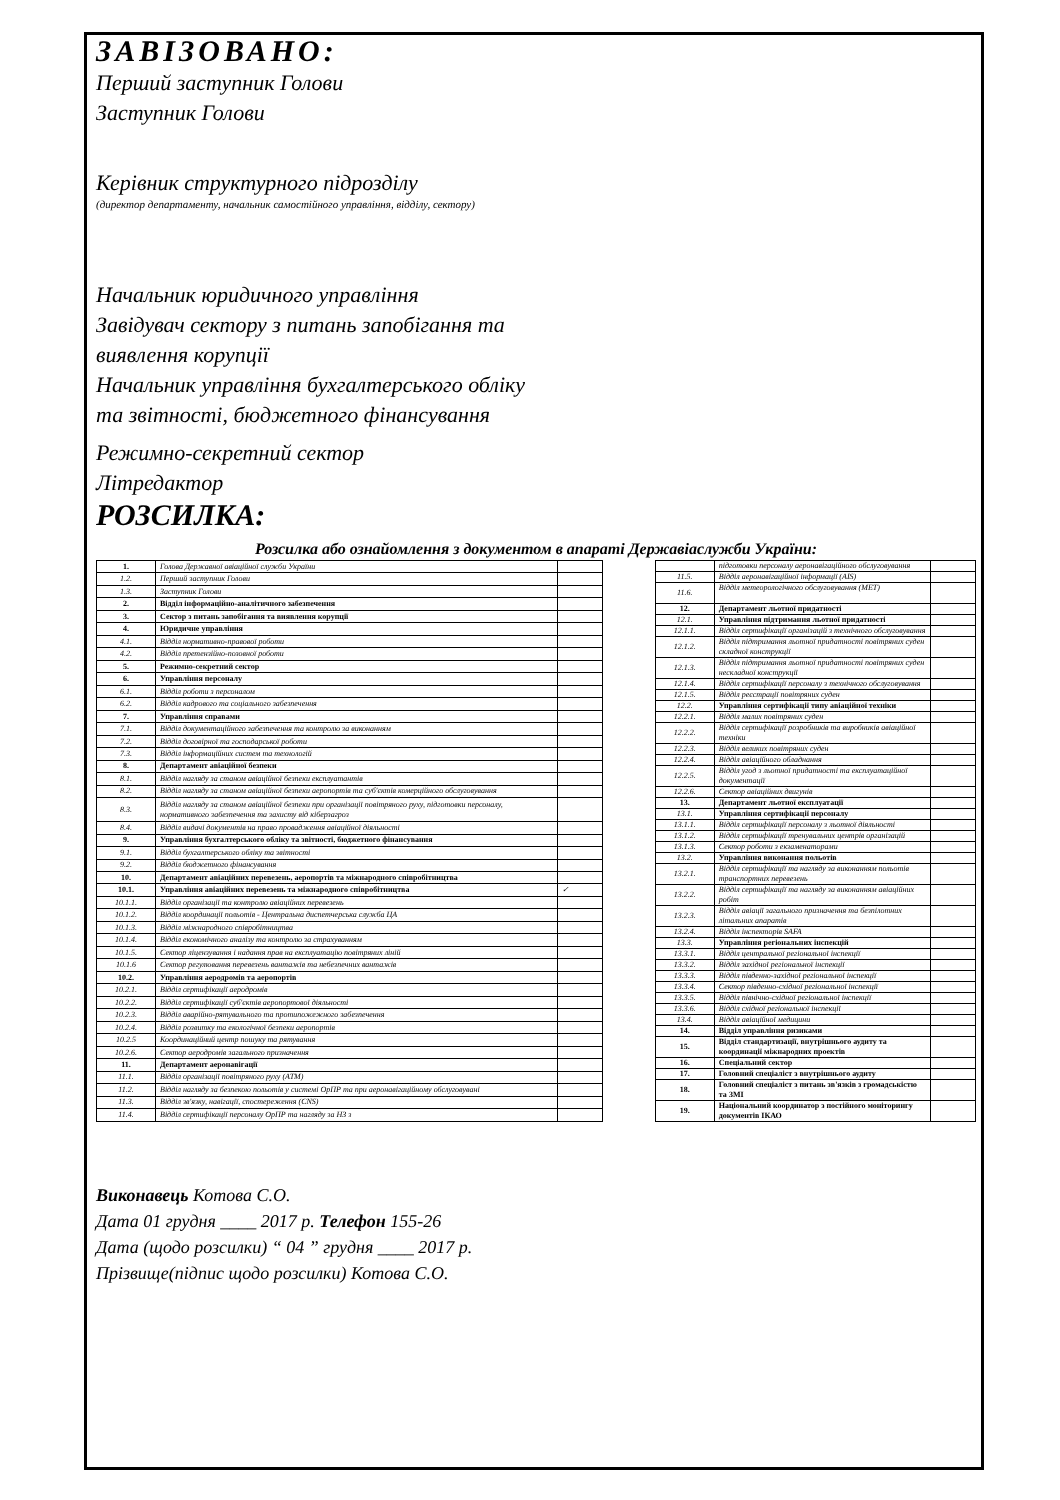ЗАВІЗОВАНО:
Перший заступник Голови
Заступник Голови
Керівник структурного підрозділу
(директор департаменту, начальник самостійного управління, відділу, сектору)
Начальник юридичного управління
Завідувач сектору з питань запобігання та виявлення корупції
Начальник управління бухгалтерського обліку та звітності, бюджетного фінансування
Режимно-секретний сектор
Літредактор
РОЗСИЛКА:
Розсилка або ознайомлення з документом в апараті Державіаслужби України:
| 1. | Голова Державної авіаційної служби України | |
| 1.2. | Перший заступник Голови | |
| 1.3. | Заступник Голови | |
| 2. | Відділ інформаційно-аналітичного забезпечення | |
| 3. | Сектор з питань запобігання та виявлення корупції | |
| 4. | Юридичне управління | |
| 4.1. | Відділ нормативно-правової роботи | |
| 4.2. | Відділ претензійно-позовної роботи | |
| 5. | Режимно-секретний сектор | |
| 6. | Управління персоналу | |
| 6.1. | Відділ роботи з персоналом | |
| 6.2. | Відділ кадрового та соціального забезпечення | |
| 7. | Управління справами | |
| 7.1. | Відділ документаційного забезпечення та контролю за виконанням | |
| 7.2. | Відділ договірної та господарської роботи | |
| 7.3. | Відділ інформаційних систем та технологій | |
| 8. | Департамент авіаційної безпеки | |
| 8.1. | Відділ нагляду за станом авіаційної безпеки експлуатантів | |
| 8.2. | Відділ нагляду за станом авіаційної безпеки аеропортів та суб'єктів комерційного обслуговування | |
| 8.3. | Відділ нагляду за станом авіаційної безпеки при організації повітряного руху, підготовки персоналу, нормативного забезпечення та захисту від кіберзагроз | |
| 8.4. | Відділ видачі документів на право провадження авіаційної діяльності | |
| 9. | Управління бухгалтерського обліку та звітності, бюджетного фінансування | |
| 9.1. | Відділ бухгалтерського обліку та звітності | |
| 9.2. | Відділ бюджетного фінансування | |
| 10. | Департамент авіаційних перевезень, аеропортів та міжнародного співробітництва | |
| 10.1. | Управління авіаційних перевезень та міжнародного співробітництва | ✓ |
| 10.1.1. | Відділ організації та контролю авіаційних перевезень | |
| 10.1.2. | Відділ координації польотів - Центральна диспетчерська служба ЦА | |
| 10.1.3. | Відділ міжнародного співробітництва | |
| 10.1.4. | Відділ економічного аналізу та контролю за страхуванням | |
| 10.1.5. | Сектор ліцензування і надання прав на експлуатацію повітряних ліній | |
| 10.1.6 | Сектор регулювання перевезень вантажів та небезпечних вантажів | |
| 10.2. | Управління аеродромів та аеропортів | |
| 10.2.1. | Відділ сертифікації аеродромів | |
| 10.2.2. | Відділ сертифікації суб'єктів аеропортової діяльності | |
| 10.2.3. | Відділ аварійно-рятувального та протипожежного забезпечення | |
| 10.2.4. | Відділ розвитку та екологічної безпеки аеропортів | |
| 10.2.5 | Координаційний центр пошуку та рятування | |
| 10.2.6. | Сектор аеродромів загального призначення | |
| 11. | Департамент аеронавігації | |
| 11.1. | Відділ організації повітряного руху (АТМ) | |
| 11.2. | Відділ нагляду за безпекою польотів у системі ОрПР та при аеронавігаційному обслуговувані | |
| 11.3. | Відділ зв'язку, навігації, спостереження (CNS) | |
| 11.4. | Відділ сертифікації персоналу ОрПР та нагляду за НЗ з | |
| | підготовки персоналу аеронавігаційного обслуговування | |
| 11.5. | Відділ аеронавігаційної інформації (AIS) | |
| 11.6. | Відділ метеорологічного обслуговування (MET) | |
| 12. | Департамент льотної придатності | |
| 12.1. | Управління підтримання льотної придатності | |
| 12.1.1. | Відділ сертифікації організацій з технічного обслуговування | |
| 12.1.2. | Відділ підтримання льотної придатності повітряних суден складної конструкції | |
| 12.1.3. | Відділ підтримання льотної придатності повітряних суден нескладної конструкції | |
| 12.1.4. | Відділ сертифікації персоналу з технічного обслуговування | |
| 12.1.5. | Відділ реєстрації повітряних суден | |
| 12.2. | Управління сертифікації типу авіаційної техніки | |
| 12.2.1. | Відділ малих повітряних суден | |
| 12.2.2. | Відділ сертифікації розробників та виробників авіаційної техніки | |
| 12.2.3. | Відділ великих повітряних суден | |
| 12.2.4. | Відділ авіаційного обладнання | |
| 12.2.5. | Відділ угод з льотної придатності та експлуатаційної документації | |
| 12.2.6. | Сектор авіаційних двигунів | |
| 13. | Департамент льотної експлуатації | |
| 13.1. | Управління сертифікації персоналу | |
| 13.1.1. | Відділ сертифікації персоналу з льотної діяльності | |
| 13.1.2. | Відділ сертифікації тренувальних центрів організацій | |
| 13.1.3. | Сектор роботи з екзаменаторами | |
| 13.2. | Управління виконання польотів | |
| 13.2.1. | Відділ сертифікації та нагляду за виконанням польотів транспортних перевезень | |
| 13.2.2. | Відділ сертифікації та нагляду за виконанням авіаційних робіт | |
| 13.2.3. | Відділ авіації загального призначення та безпілотних літальних апаратів | |
| 13.2.4. | Відділ інспекторів SAFA | |
| 13.3. | Управління регіональних інспекцій | |
| 13.3.1. | Відділ центральної регіональної інспекції | |
| 13.3.2. | Відділ західної регіональної інспекції | |
| 13.3.3. | Відділ південно-західної регіональної інспекції | |
| 13.3.4. | Сектор південно-східної регіональної інспекції | |
| 13.3.5. | Відділ північно-східної регіональної інспекції | |
| 13.3.6. | Відділ східної регіональної інспекції | |
| 13.4. | Відділ авіаційної медицини | |
| 14. | Відділ управління ризиками | |
| 15. | Відділ стандартизації, внутрішнього аудиту та координації міжнародних проектів | |
| 16. | Спеціальний сектор | |
| 17. | Головний спеціаліст з внутрішнього аудиту | |
| 18. | Головний спеціаліст з питань зв'язків з громадськістю та ЗМІ | |
| 19. | Національний координатор з постійного моніторингу документів ІКАО | |
Виконавець Котова С.О.
Дата 01 грудня ____ 2017 р. Телефон 155-26
Дата (щодо розсилки) “ 04 ” грудня ____ 2017 р.
Прізвище(підпис щодо розсилки) Котова С.О.